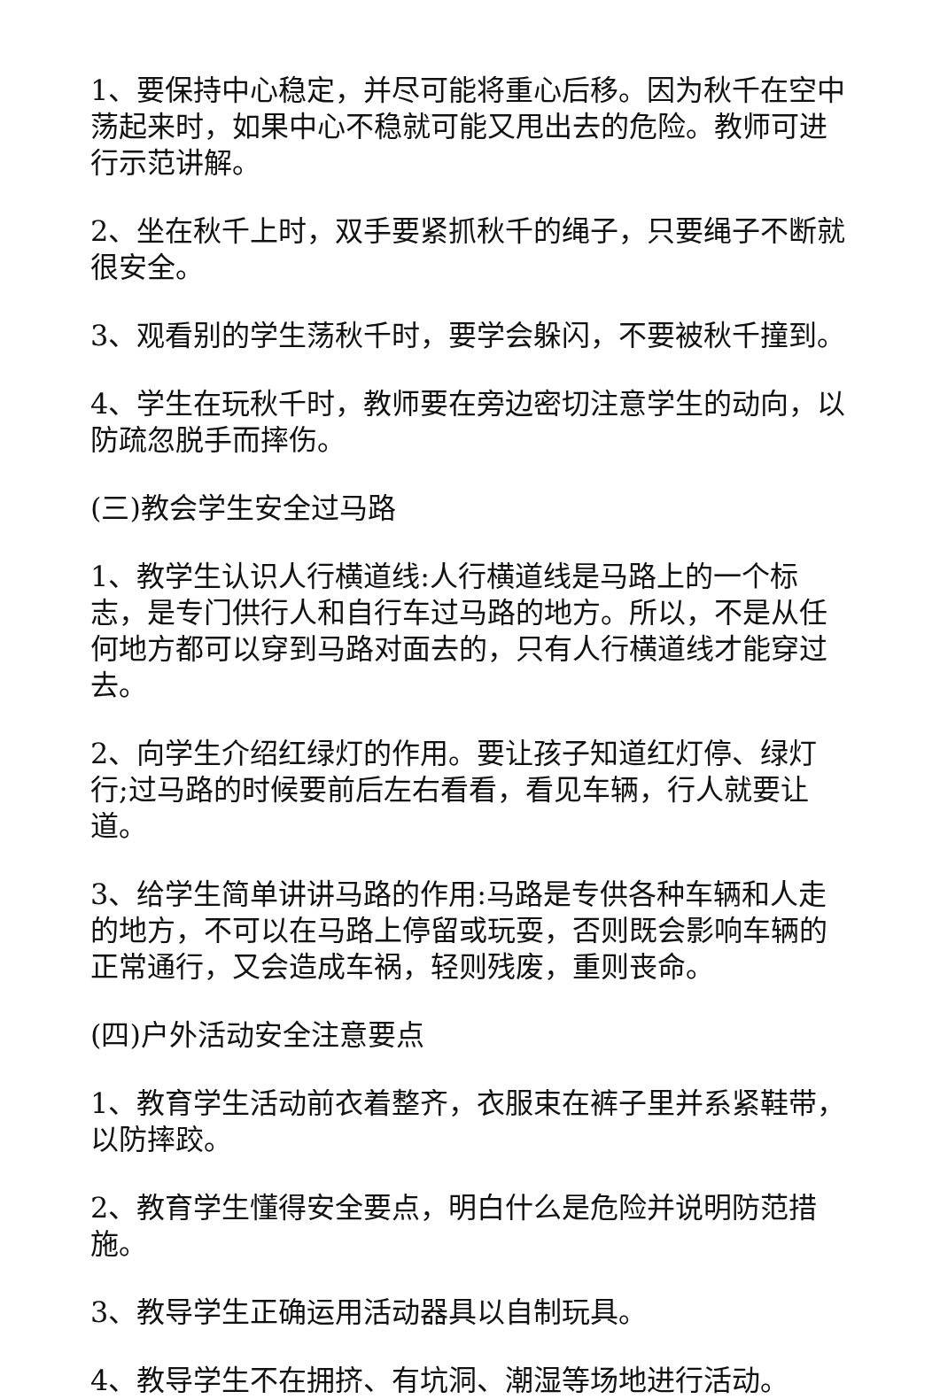1、要保持中心稳定，并尽可能将重心后移。因为秋千在空中荡起来时，如果中心不稳就可能又甩出去的危险。教师可进行示范讲解。
2、坐在秋千上时，双手要紧抓秋千的绳子，只要绳子不断就很安全。
3、观看别的学生荡秋千时，要学会躲闪，不要被秋千撞到。
4、学生在玩秋千时，教师要在旁边密切注意学生的动向，以防疏忽脱手而摔伤。
(三)教会学生安全过马路
1、教学生认识人行横道线:人行横道线是马路上的一个标志，是专门供行人和自行车过马路的地方。所以，不是从任何地方都可以穿到马路对面去的，只有人行横道线才能穿过去。
2、向学生介绍红绿灯的作用。要让孩子知道红灯停、绿灯行;过马路的时候要前后左右看看，看见车辆，行人就要让道。
3、给学生简单讲讲马路的作用:马路是专供各种车辆和人走的地方，不可以在马路上停留或玩耍，否则既会影响车辆的正常通行，又会造成车祸，轻则残废，重则丧命。
(四)户外活动安全注意要点
1、教育学生活动前衣着整齐，衣服束在裤子里并系紧鞋带，以防摔跤。
2、教育学生懂得安全要点，明白什么是危险并说明防范措施。
3、教导学生正确运用活动器具以自制玩具。
4、教导学生不在拥挤、有坑洞、潮湿等场地进行活动。